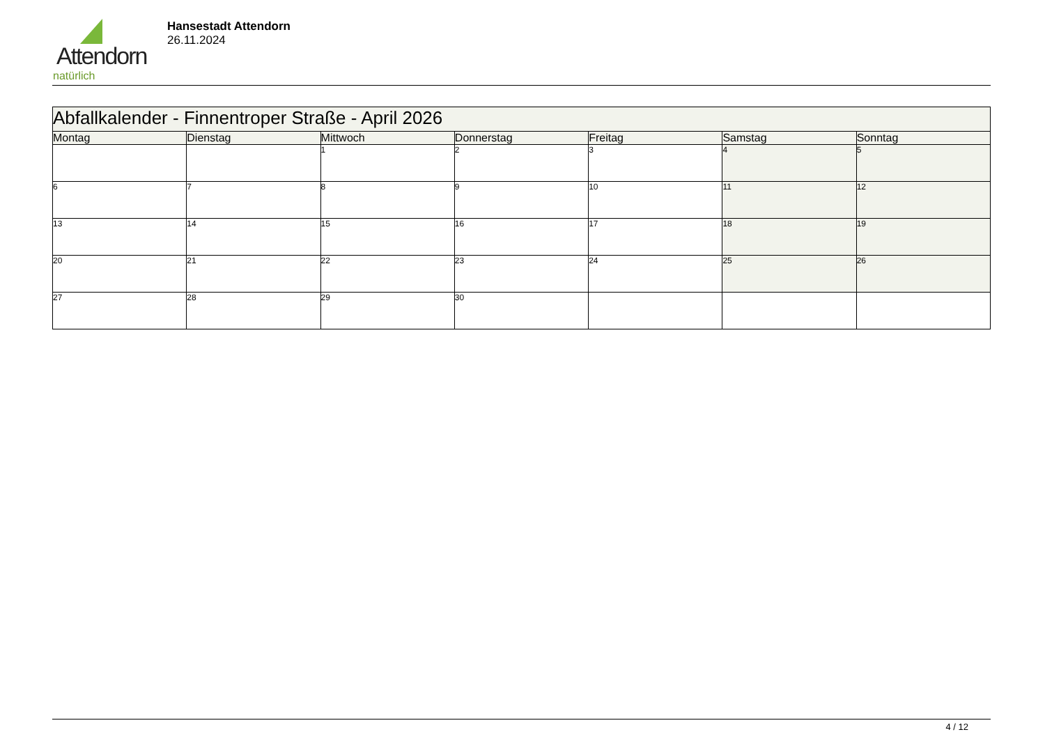Attendorn
natürlich
Hansestadt Attendorn
26.11.2024
| Abfallkalender - Finnentroper Straße - April 2026 | | | | | | |
| --- | --- | --- | --- | --- | --- | --- |
| Montag | Dienstag | Mittwoch | Donnerstag | Freitag | Samstag | Sonntag |
| | | 1 | 2 | 3 | 4 | 5 |
| 6 | 7 | 8 | 9 | 10 | 11 | 12 |
| 13 | 14 | 15 | 16 | 17 | 18 | 19 |
| 20 | 21 | 22 | 23 | 24 | 25 | 26 |
| 27 | 28 | 29 | 30 | | | |
4 / 12